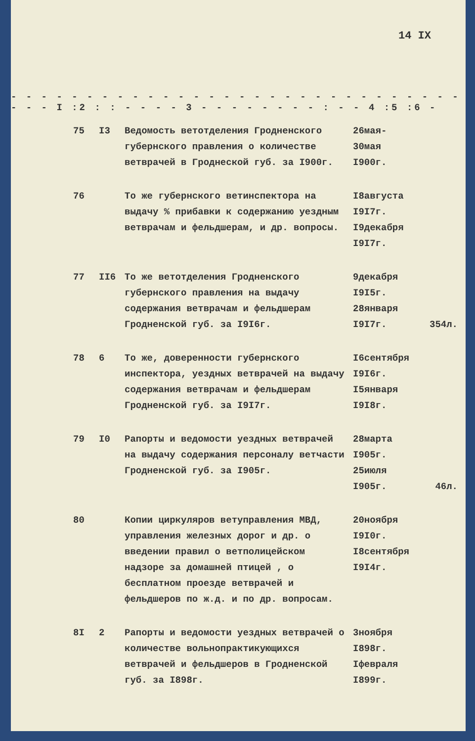14 IX
- - - - - - - - - - - - - - - - - - - - - - - - - - - - - - - - - - - - - -
- - - I :2 : : - - - - 3 - - - - - - - - : - - 4 :5 :6 -
| 75 | I3 | Ведомость ветотделения Гродненского губернского правления о количестве ветврачей в Гроднеской губ. за I900г. | 26мая- 30мая I900г. | |
| 76 | | То же губернского ветинспектора на выдачу % прибавки к содержанию уездным ветврачам и фельдшерам, и др. вопросы. | I8августа I9I7г. I9декабря I9I7г. | |
| 77 | II6 | То же ветотделения Гродненского губернского правления на выдачу содержания ветврачам и фельдшерам Гродненской губ. за I9I6г. | 9декабря I9I5г. 28января I9I7г. | 354л. |
| 78 | 6 | То же, доверенности губернского инспектора, уездных ветврачей на выдачу содержания ветврачам и фельдшерам Гродненской губ. за I9I7г. | I6сентября I9I6г. I5января I9I8г. | |
| 79 | I0 | Рапорты и ведомости уездных ветврачей на выдачу содержания персоналу ветчасти Гродненской губ. за I905г. | 28марта I905г. 25июля I905г. | 46л. |
| 80 | | Копии циркуляров ветуправления МВД, управления железных дорог и др. о введении правил о ветполицейском надзоре за домашней птицей , о бесплатном проезде ветврачей и фельдшеров по ж.д. и по др. вопросам. | 20ноября I9I0г. I8сентября I9I4г. | |
| 8I | 2 | Рапорты и ведомости уездных ветврачей о количестве вольнопрактикующихся ветврачей и фельдшеров в Гродненской губ. за I898г. | 3ноября I898г. Iфевраля I899г. | |